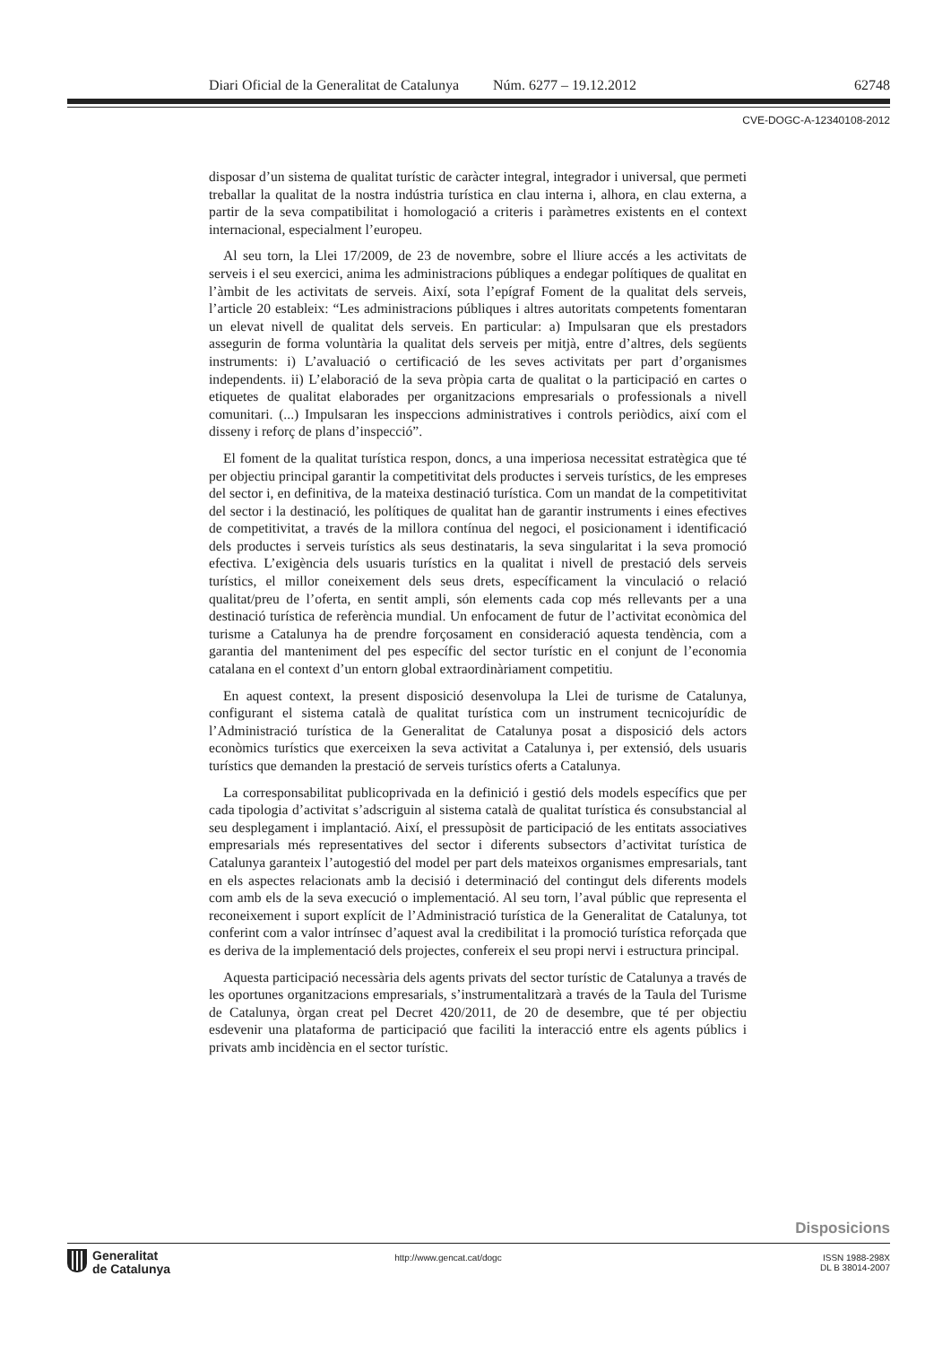Diari Oficial de la Generalitat de Catalunya Núm. 6277 – 19.12.2012 62748
CVE-DOGC-A-12340108-2012
disposar d’un sistema de qualitat turístic de caràcter integral, integrador i universal, que permeti treballar la qualitat de la nostra indústria turística en clau interna i, alhora, en clau externa, a partir de la seva compatibilitat i homologació a criteris i paràmetres existents en el context internacional, especialment l’europeu.
Al seu torn, la Llei 17/2009, de 23 de novembre, sobre el lliure accés a les activitats de serveis i el seu exercici, anima les administracions públiques a endegar polítiques de qualitat en l’àmbit de les activitats de serveis. Així, sota l’epígraf Foment de la qualitat dels serveis, l’article 20 estableix: “Les administracions públiques i altres autoritats competents fomentaran un elevat nivell de qualitat dels serveis. En particular: a) Impulsaran que els prestadors assegurin de forma voluntària la qualitat dels serveis per mitjà, entre d’altres, dels següents instruments: i) L’avaluació o certificació de les seves activitats per part d’organismes independents. ii) L’elaboració de la seva pròpia carta de qualitat o la participació en cartes o etiquetes de qualitat elaborades per organitzacions empresarials o professionals a nivell comunitari. (...) Impulsaran les inspeccions administratives i controls periòdics, així com el disseny i reforç de plans d’inspecció”.
El foment de la qualitat turística respon, doncs, a una imperiosa necessitat estratègica que té per objectiu principal garantir la competitivitat dels productes i serveis turístics, de les empreses del sector i, en definitiva, de la mateixa destinació turística. Com un mandat de la competitivitat del sector i la destinació, les polítiques de qualitat han de garantir instruments i eines efectives de competitivitat, a través de la millora contínua del negoci, el posicionament i identificació dels productes i serveis turístics als seus destinataris, la seva singularitat i la seva promoció efectiva. L’exigència dels usuaris turístics en la qualitat i nivell de prestació dels serveis turístics, el millor coneixement dels seus drets, específicament la vinculació o relació qualitat/preu de l’oferta, en sentit ampli, són elements cada cop més rellevants per a una destinació turística de referència mundial. Un enfocament de futur de l’activitat econòmica del turisme a Catalunya ha de prendre forçosament en consideració aquesta tendència, com a garantia del manteniment del pes específic del sector turístic en el conjunt de l’economia catalana en el context d’un entorn global extraordinàriament competitiu.
En aquest context, la present disposició desenvolupa la Llei de turisme de Catalunya, configurant el sistema català de qualitat turística com un instrument tecnicojurídic de l’Administració turística de la Generalitat de Catalunya posat a disposició dels actors econòmics turístics que exerceixen la seva activitat a Catalunya i, per extensió, dels usuaris turístics que demanden la prestació de serveis turístics oferts a Catalunya.
La corresponsabilitat publicoprivada en la definició i gestió dels models específics que per cada tipologia d’activitat s’adscriguin al sistema català de qualitat turística és consubstancial al seu desplegament i implantació. Així, el pressupòsit de participació de les entitats associatives empresarials més representatives del sector i diferents subsectors d’activitat turística de Catalunya garanteix l’autogestió del model per part dels mateixos organismes empresarials, tant en els aspectes relacionats amb la decisió i determinació del contingut dels diferents models com amb els de la seva execució o implementació. Al seu torn, l’aval públic que representa el reconeixement i suport explícit de l’Administració turística de la Generalitat de Catalunya, tot conferint com a valor intrínsec d’aquest aval la credibilitat i la promoció turística reforçada que es deriva de la implementació dels projectes, confereix el seu propi nervi i estructura principal.
Aquesta participació necessària dels agents privats del sector turístic de Catalunya a través de les oportunes organitzacions empresarials, s’instrumentalitzarà a través de la Taula del Turisme de Catalunya, òrgan creat pel Decret 420/2011, de 20 de desembre, que té per objectiu esdevenir una plataforma de participació que faciliti la interacció entre els agents públics i privats amb incidència en el sector turístic.
Disposicions
Generalitat
de Catalunya
http://www.gencat.cat/dogc ISSN 1988-298X
DL B 38014-2007